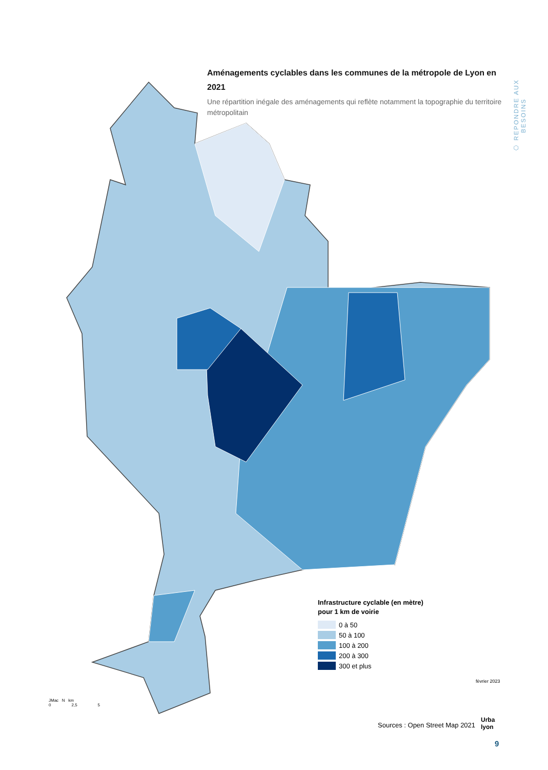Aménagements cyclables dans les communes de la métropole de Lyon en 2021
Une répartition inégale des aménagements qui reflète notamment la topographie du territoire métropolitain
⬡ REPONDRE AUX BESOINS
Infrastructure cyclable (en mètre)
pour 1 km de voirie
0 à 50
50 à 100
100 à 200
200 à 300
300 et plus
JMac N km
0 2,5 5
février 2023
Urba
lyon
Sources : Open Street Map 2021
9